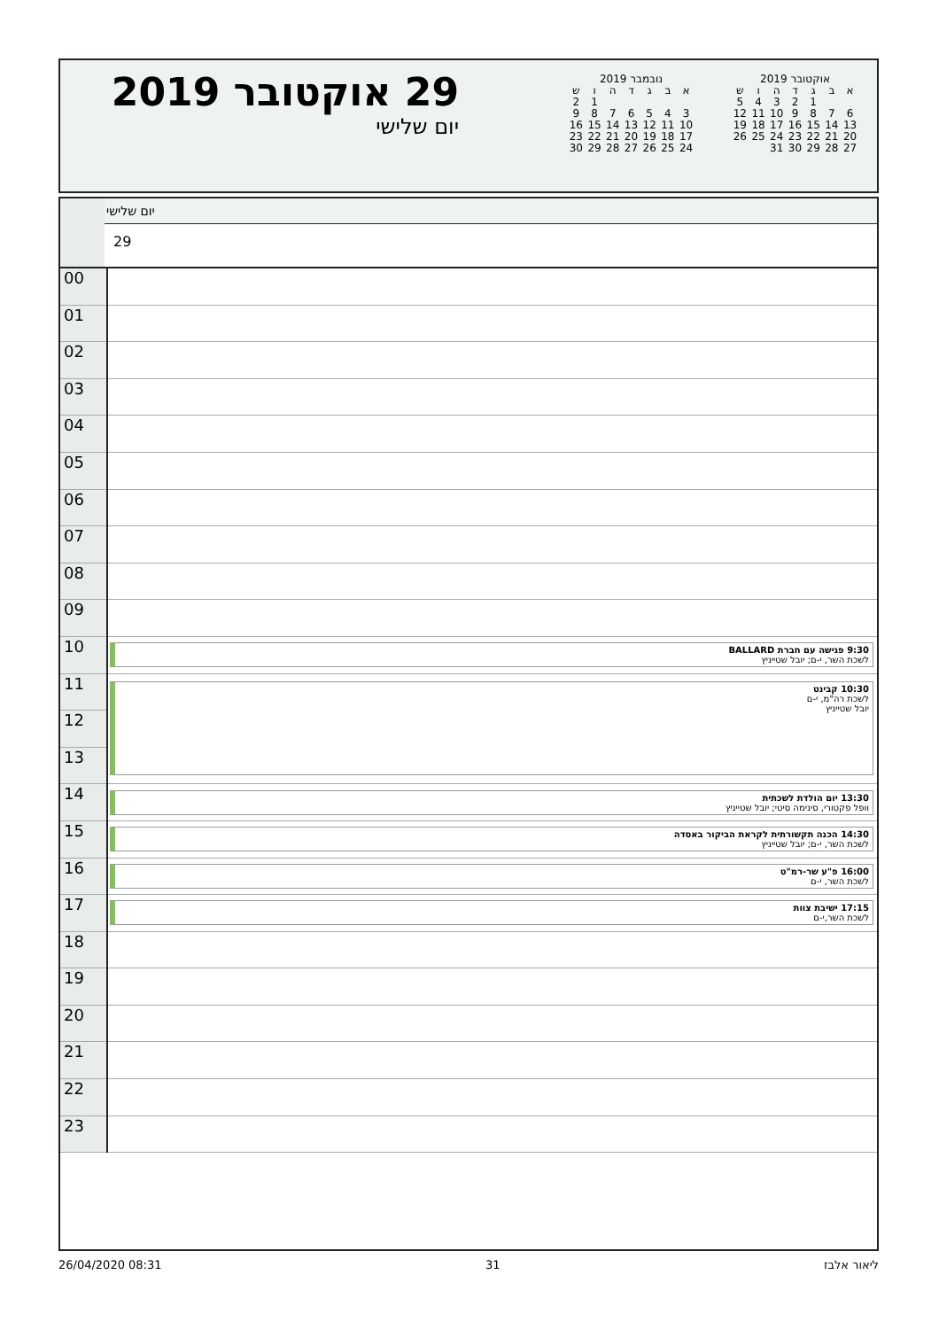אוקטובר 2019
| ש | ו | ה | ד | ג | ב | א |
| 5 | 4 | 3 | 2 | 1 | | |
| 12 | 11 | 10 | 9 | 8 | 7 | 6 |
| 19 | 18 | 17 | 16 | 15 | 14 | 13 |
| 26 | 25 | 24 | 23 | 22 | 21 | 20 |
| | | 31 | 30 | 29 | 28 | 27 |
נובמבר 2019
| ש | ו | ה | ד | ג | ב | א |
| 2 | 1 | | | | | |
| 9 | 8 | 7 | 6 | 5 | 4 | 3 |
| 16 | 15 | 14 | 13 | 12 | 11 | 10 |
| 23 | 22 | 21 | 20 | 19 | 18 | 17 |
| 30 | 29 | 28 | 27 | 26 | 25 | 24 |
29 אוקטובר 2019
יום שלישי
יום שלישי
29
| 00 | |
| 01 | |
| 02 | |
| 03 | |
| 04 | |
| 05 | |
| 06 | |
| 07 | |
| 08 | |
| 09 | |
| 10 | 9:30 פגישה עם חברת BALLARD לשכת השר, י-ם; יובל שטייניץ |
| 11 | 10:30 קבינט לשכת רה"מ, י-ם יובל שטייניץ |
| 12 | |
| 13 | |
| 14 | 13:30 יום הולדת לשכתית וופל פקטורי, סינימה סיטי; יובל שטייניץ |
| 15 | 14:30 הכנה תקשורתית לקראת הביקור באסדה לשכת השר, י-ם; יובל שטייניץ |
| 16 | 16:00 פ"ע שר-רמ"ט לשכת השר, י-ם |
| 17 | 17:15 ישיבת צוות לשכת השר,י-ם |
| 18 | |
| 19 | |
| 20 | |
| 21 | |
| 22 | |
| 23 | |
26/04/2020 08:31 31 ליאור אלבז